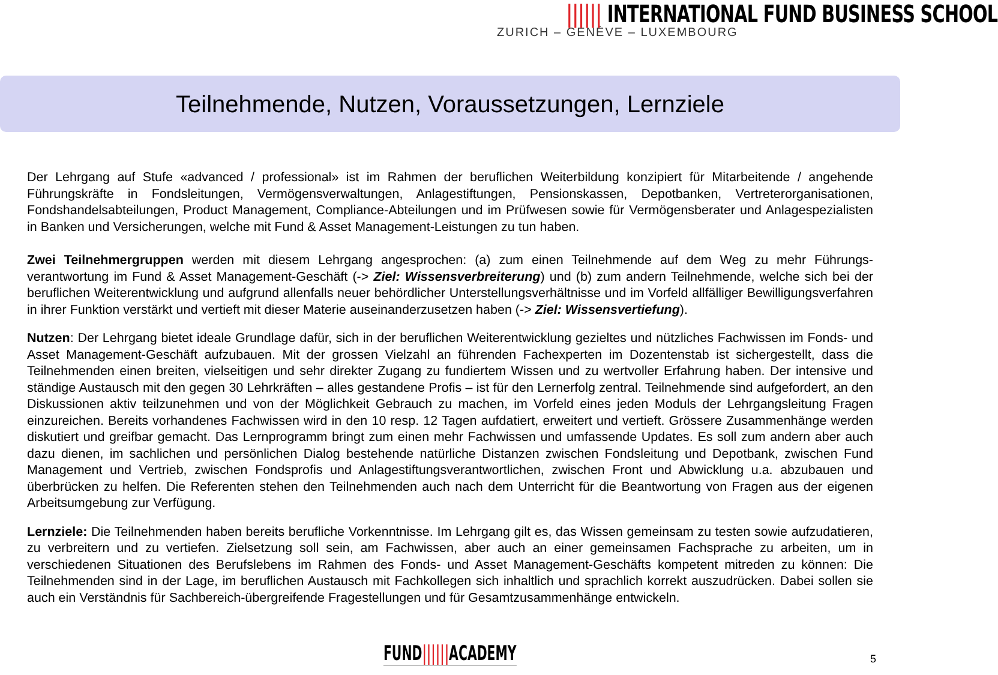|||||| INTERNATIONAL FUND BUSINESS SCHOOL
ZURICH – GENÈVE – LUXEMBOURG
Teilnehmende, Nutzen, Voraussetzungen, Lernziele
Der Lehrgang auf Stufe «advanced / professional» ist im Rahmen der beruflichen Weiterbildung konzipiert für Mitarbeitende / angehende Führungskräfte in Fondsleitungen, Vermögensverwaltungen, Anlagestiftungen, Pensionskassen, Depotbanken, Vertreterorganisationen, Fondshandelsabteilungen, Product Management, Compliance-Abteilungen und im Prüfwesen sowie für Vermögensberater und Anlagespezialisten in Banken und Versicherungen, welche mit Fund & Asset Management-Leistungen zu tun haben.
Zwei Teilnehmergruppen werden mit diesem Lehrgang angesprochen: (a) zum einen Teilnehmende auf dem Weg zu mehr Führungs-verantwortung im Fund & Asset Management-Geschäft (-> Ziel: Wissensverbreiterung) und (b) zum andern Teilnehmende, welche sich bei der beruflichen Weiterentwicklung und aufgrund allenfalls neuer behördlicher Unterstellungsverhältnisse und im Vorfeld allfälliger Bewilligungsverfahren in ihrer Funktion verstärkt und vertieft mit dieser Materie auseinanderzusetzen haben (-> Ziel: Wissensvertiefung).
Nutzen: Der Lehrgang bietet ideale Grundlage dafür, sich in der beruflichen Weiterentwicklung gezieltes und nützliches Fachwissen im Fonds- und Asset Management-Geschäft aufzubauen. Mit der grossen Vielzahl an führenden Fachexperten im Dozentenstab ist sichergestellt, dass die Teilnehmenden einen breiten, vielseitigen und sehr direkter Zugang zu fundiertem Wissen und zu wertvoller Erfahrung haben. Der intensive und ständige Austausch mit den gegen 30 Lehrkräften – alles gestandene Profis – ist für den Lernerfolg zentral. Teilnehmende sind aufgefordert, an den Diskussionen aktiv teilzunehmen und von der Möglichkeit Gebrauch zu machen, im Vorfeld eines jeden Moduls der Lehrgangsleitung Fragen einzureichen. Bereits vorhandenes Fachwissen wird in den 10 resp. 12 Tagen aufdatiert, erweitert und vertieft. Grössere Zusammenhänge werden diskutiert und greifbar gemacht. Das Lernprogramm bringt zum einen mehr Fachwissen und umfassende Updates. Es soll zum andern aber auch dazu dienen, im sachlichen und persönlichen Dialog bestehende natürliche Distanzen zwischen Fondsleitung und Depotbank, zwischen Fund Management und Vertrieb, zwischen Fondsprofis und Anlagestiftungsverantwortlichen, zwischen Front und Abwicklung u.a. abzubauen und überbrücken zu helfen. Die Referenten stehen den Teilnehmenden auch nach dem Unterricht für die Beantwortung von Fragen aus der eigenen Arbeitsumgebung zur Verfügung.
Lernziele: Die Teilnehmenden haben bereits berufliche Vorkenntnisse. Im Lehrgang gilt es, das Wissen gemeinsam zu testen sowie aufzudatieren, zu verbreitern und zu vertiefen. Zielsetzung soll sein, am Fachwissen, aber auch an einer gemeinsamen Fachsprache zu arbeiten, um in verschiedenen Situationen des Berufslebens im Rahmen des Fonds- und Asset Management-Geschäfts kompetent mitreden zu können: Die Teilnehmenden sind in der Lage, im beruflichen Austausch mit Fachkollegen sich inhaltlich und sprachlich korrekt auszudrücken. Dabei sollen sie auch ein Verständnis für Sachbereich-übergreifende Fragestellungen und für Gesamtzusammenhänge entwickeln.
FUND||||||ACADEMY 5